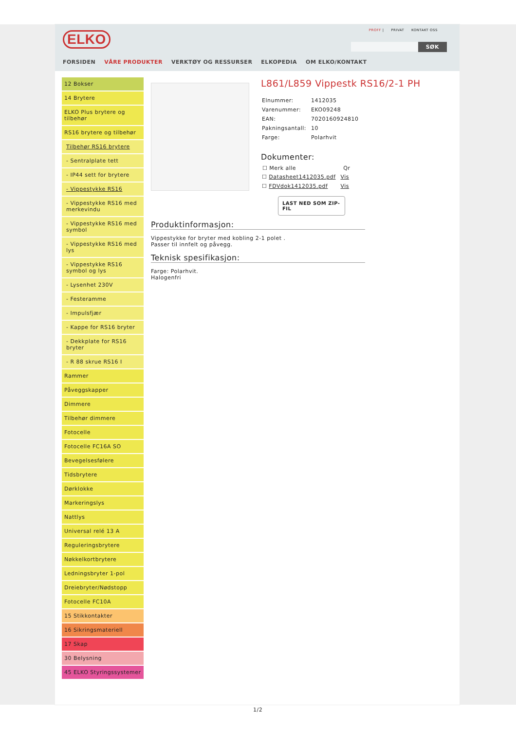ELKO PROFF | PRIVAT KONTAKT OSS
SØK
FORSIDEN VÅRE PRODUKTER VERKTØY OG RESSURSER ELKOPEDIA OM ELKO/KONTAKT
12 Bokser
14 Brytere
ELKO Plus brytere og tilbehør
RS16 brytere og tilbehør
Tilbehør RS16 brytere
- Sentralplate tett
- IP44 sett for brytere
- Vippestykke RS16
- Vippestykke RS16 med merkevindu
- Vippestykke RS16 med symbol
- Vippestykke RS16 med lys
- Vippestykke RS16 symbol og lys
- Lysenhet 230V
- Festeramme
- Impulsfjær
- Kappe for RS16 bryter
- Dekkplate for RS16 bryter
- R 88 skrue RS16 I
Rammer
Påveggskapper
Dimmere
Tilbehør dimmere
Fotocelle
Fotocelle FC16A SO
Bevegelsesfølere
Tidsbrytere
Dørklokke
Markeringslys
Nattlys
Universal relé 13 A
Reguleringsbrytere
Nøkkelkortbrytere
Ledningsbryter 1-pol
Dreiebryter/Nødstopp
Fotocelle FC10A
15 Stikkontakter
16 Sikringsmateriell
17 Skap
30 Belysning
45 ELKO Styringssystemer
Produktinformasjon:
Vippestykke for bryter med kobling 2-1 polet .
Passer til innfelt og påvegg.
Teknisk spesifikasjon:
Farge: Polarhvit.
Halogenfri
L861/L859 Vippestk RS16/2-1 PH
| Elnummer: | 1412035 |
| Varenummer: | EKO09248 |
| EAN: | 7020160924810 |
| Pakningsantall: | 10 |
| Farge: | Polarhvit |
Dokumenter:
| ☐ Merk alle | Qr |
| --- | --- |
| ☐ Datasheet1412035.pdf | Vis |
| ☐ FDVdok1412035.pdf | Vis |
LAST NED SOM ZIP-FIL
1/2